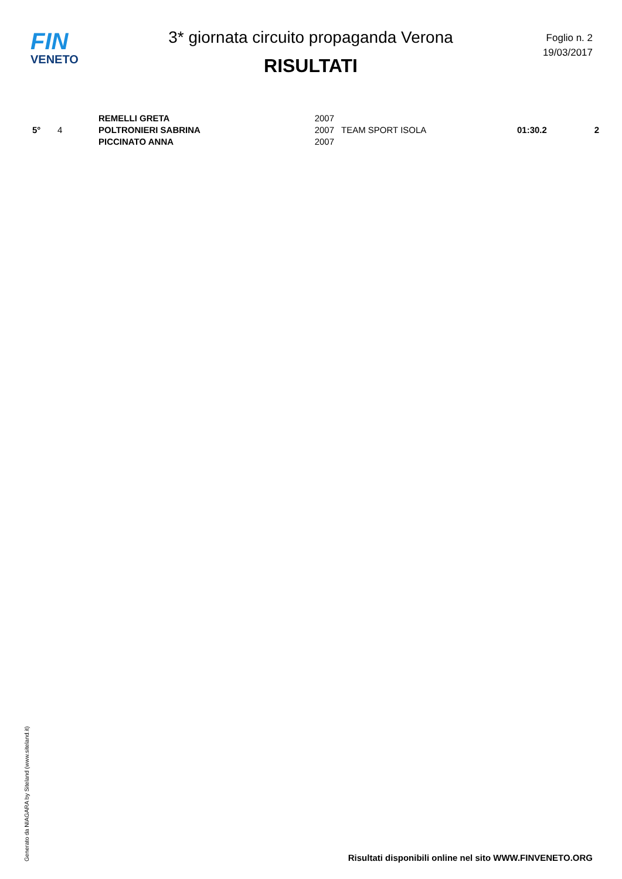FIN
VENETO
3* giornata circuito propaganda Verona
RISULTATI
Foglio n. 2
19/03/2017
| 5° | 4 | REMELLI GRETA POLTRONIERI SABRINA PICCINATO ANNA | 2007 2007 2007 | TEAM SPORT ISOLA | 01:30.2 | 2 |
Generato da NIAGARA by Siteland (www.siteland.it)
Risultati disponibili online nel sito WWW.FINVENETO.ORG